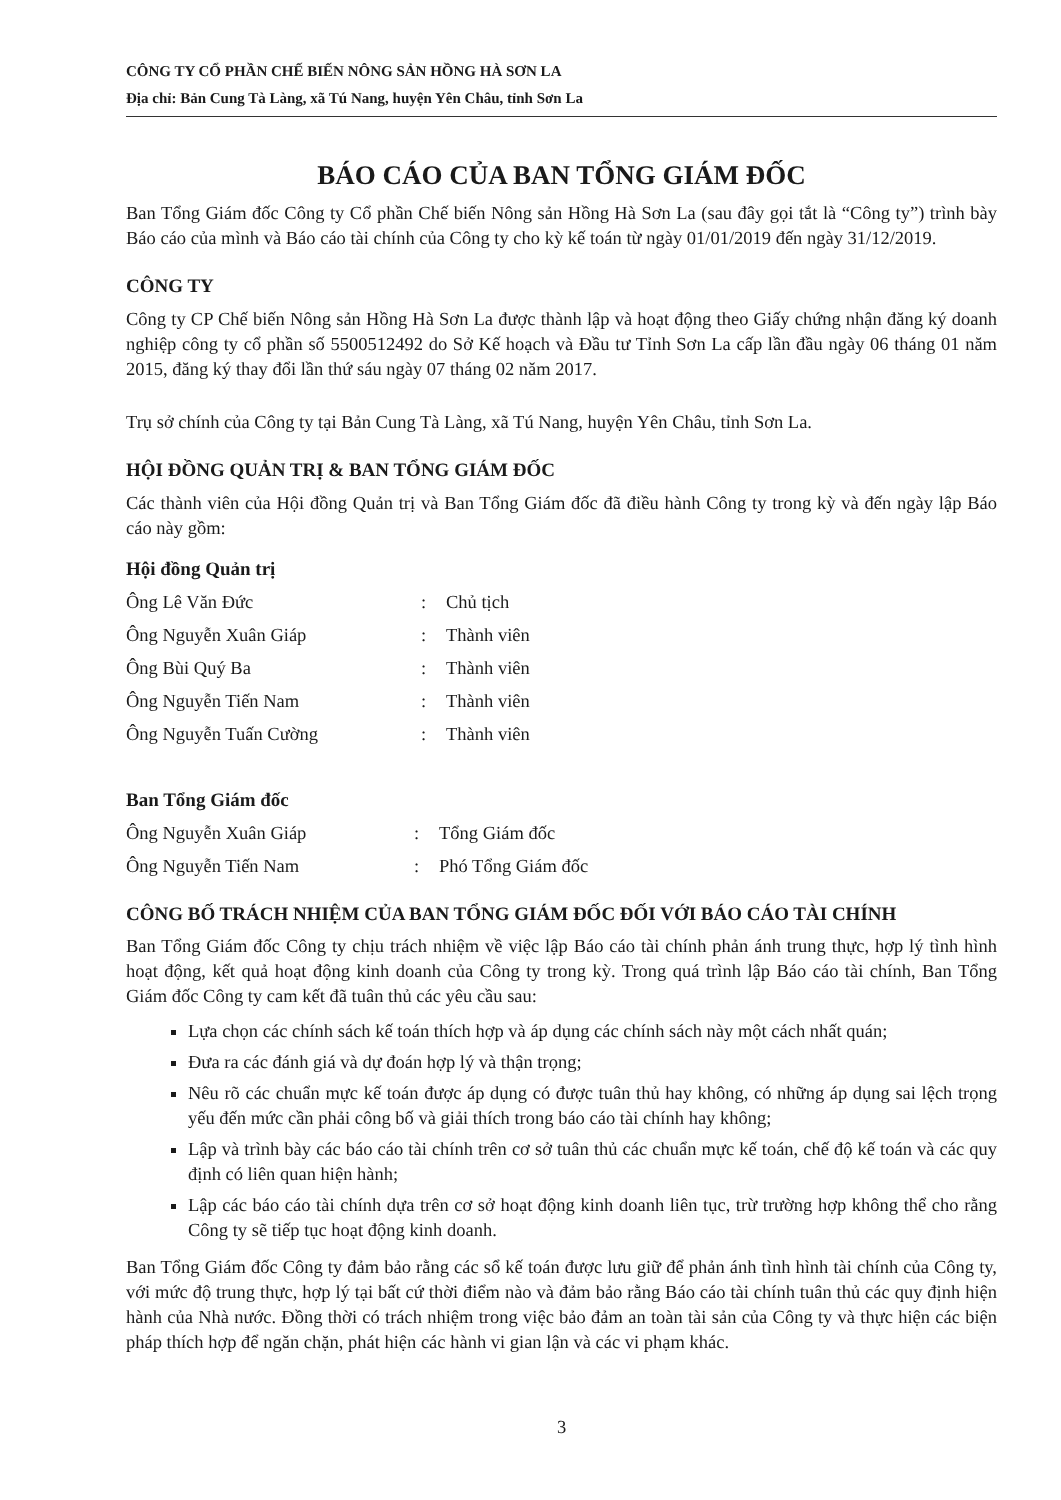CÔNG TY CỔ PHẦN CHẾ BIẾN NÔNG SẢN HỒNG HÀ SƠN LA
Địa chỉ: Bản Cung Tà Làng, xã Tú Nang, huyện Yên Châu, tỉnh Sơn La
BÁO CÁO CỦA BAN TỔNG GIÁM ĐỐC
Ban Tổng Giám đốc Công ty Cổ phần Chế biến Nông sản Hồng Hà Sơn La (sau đây gọi tắt là “Công ty”) trình bày Báo cáo của mình và Báo cáo tài chính của Công ty cho kỳ kế toán từ ngày 01/01/2019 đến ngày 31/12/2019.
CÔNG TY
Công ty CP Chế biến Nông sản Hồng Hà Sơn La được thành lập và hoạt động theo Giấy chứng nhận đăng ký doanh nghiệp công ty cổ phần số 5500512492 do Sở Kế hoạch và Đầu tư Tỉnh Sơn La cấp lần đầu ngày 06 tháng 01 năm 2015, đăng ký thay đổi lần thứ sáu ngày 07 tháng 02 năm 2017.
Trụ sở chính của Công ty tại Bản Cung Tà Làng, xã Tú Nang, huyện Yên Châu, tỉnh Sơn La.
HỘI ĐỒNG QUẢN TRỊ & BAN TỔNG GIÁM ĐỐC
Các thành viên của Hội đồng Quản trị và Ban Tổng Giám đốc đã điều hành Công ty trong kỳ và đến ngày lập Báo cáo này gồm:
Hội đồng Quản trị
Ông Lê Văn Đức: Chủ tịch
Ông Nguyễn Xuân Giáp: Thành viên
Ông Bùi Quý Ba: Thành viên
Ông Nguyễn Tiến Nam: Thành viên
Ông Nguyễn Tuấn Cường: Thành viên
Ban Tổng Giám đốc
Ông Nguyễn Xuân Giáp: Tổng Giám đốc
Ông Nguyễn Tiến Nam: Phó Tổng Giám đốc
CÔNG BỐ TRÁCH NHIỆM CỦA BAN TỔNG GIÁM ĐỐC ĐỐI VỚI BÁO CÁO TÀI CHÍNH
Ban Tổng Giám đốc Công ty chịu trách nhiệm về việc lập Báo cáo tài chính phản ánh trung thực, hợp lý tình hình hoạt động, kết quả hoạt động kinh doanh của Công ty trong kỳ. Trong quá trình lập Báo cáo tài chính, Ban Tổng Giám đốc Công ty cam kết đã tuân thủ các yêu cầu sau:
Lựa chọn các chính sách kế toán thích hợp và áp dụng các chính sách này một cách nhất quán;
Đưa ra các đánh giá và dự đoán hợp lý và thận trọng;
Nêu rõ các chuẩn mực kế toán được áp dụng có được tuân thủ hay không, có những áp dụng sai lệch trọng yếu đến mức cần phải công bố và giải thích trong báo cáo tài chính hay không;
Lập và trình bày các báo cáo tài chính trên cơ sở tuân thủ các chuẩn mực kế toán, chế độ kế toán và các quy định có liên quan hiện hành;
Lập các báo cáo tài chính dựa trên cơ sở hoạt động kinh doanh liên tục, trừ trường hợp không thể cho rằng Công ty sẽ tiếp tục hoạt động kinh doanh.
Ban Tổng Giám đốc Công ty đảm bảo rằng các sổ kế toán được lưu giữ để phản ánh tình hình tài chính của Công ty, với mức độ trung thực, hợp lý tại bất cứ thời điểm nào và đảm bảo rằng Báo cáo tài chính tuân thủ các quy định hiện hành của Nhà nước. Đồng thời có trách nhiệm trong việc bảo đảm an toàn tài sản của Công ty và thực hiện các biện pháp thích hợp để ngăn chặn, phát hiện các hành vi gian lận và các vi phạm khác.
3